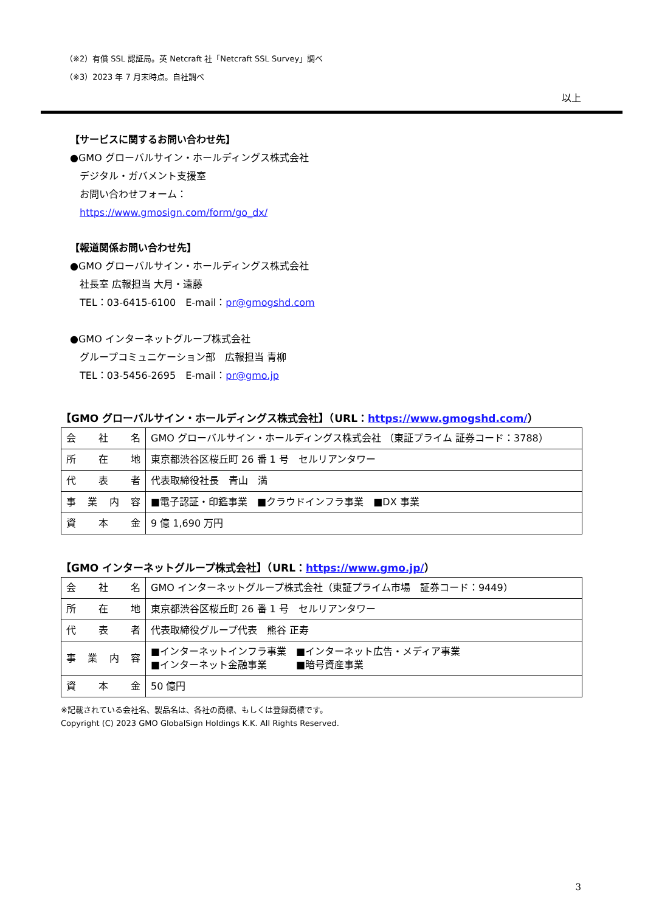（※2）有償 SSL 認証局。英 Netcraft 社「Netcraft SSL Survey」調べ
（※3）2023 年 7 月末時点。自社調べ
以上
【サービスに関するお問い合わせ先】
●GMO グローバルサイン・ホールディングス株式会社
　デジタル・ガバメント支援室
　お問い合わせフォーム：
　https://www.gmosign.com/form/go_dx/
【報道関係お問い合わせ先】
●GMO グローバルサイン・ホールディングス株式会社
　社長室 広報担当 大月・遠藤
　TEL：03-6415-6100　E-mail：pr@gmogshd.com
●GMO インターネットグループ株式会社
　グループコミュニケーション部　広報担当 青柳
　TEL：03-5456-2695　E-mail：pr@gmo.jp
【GMO グローバルサイン・ホールディングス株式会社】（URL：https://www.gmogshd.com/）
| 会社名 | GMO グローバルサイン・ホールディングス株式会社 （東証プライム 証券コード：3788） |
| 所在地 | 東京都渋谷区桜丘町 26 番 1 号 セルリアンタワー |
| 代表者 | 代表取締役社長 青山 満 |
| 事業内容 | ■電子認証・印鑑事業 ■クラウドインフラ事業 ■DX 事業 |
| 資本金 | 9 億 1,690 万円 |
【GMO インターネットグループ株式会社】（URL：https://www.gmo.jp/）
| 会社名 | GMO インターネットグループ株式会社（東証プライム市場 証券コード：9449） |
| 所在地 | 東京都渋谷区桜丘町 26 番 1 号 セルリアンタワー |
| 代表者 | 代表取締役グループ代表 熊谷 正寿 |
| 事業内容 | ■インターネットインフラ事業 ■インターネット広告・メディア事業 ■インターネット金融事業 ■暗号資産事業 |
| 資本金 | 50 億円 |
※記載されている会社名、製品名は、各社の商標、もしくは登録商標です。
Copyright (C) 2023 GMO GlobalSign Holdings K.K. All Rights Reserved.
3